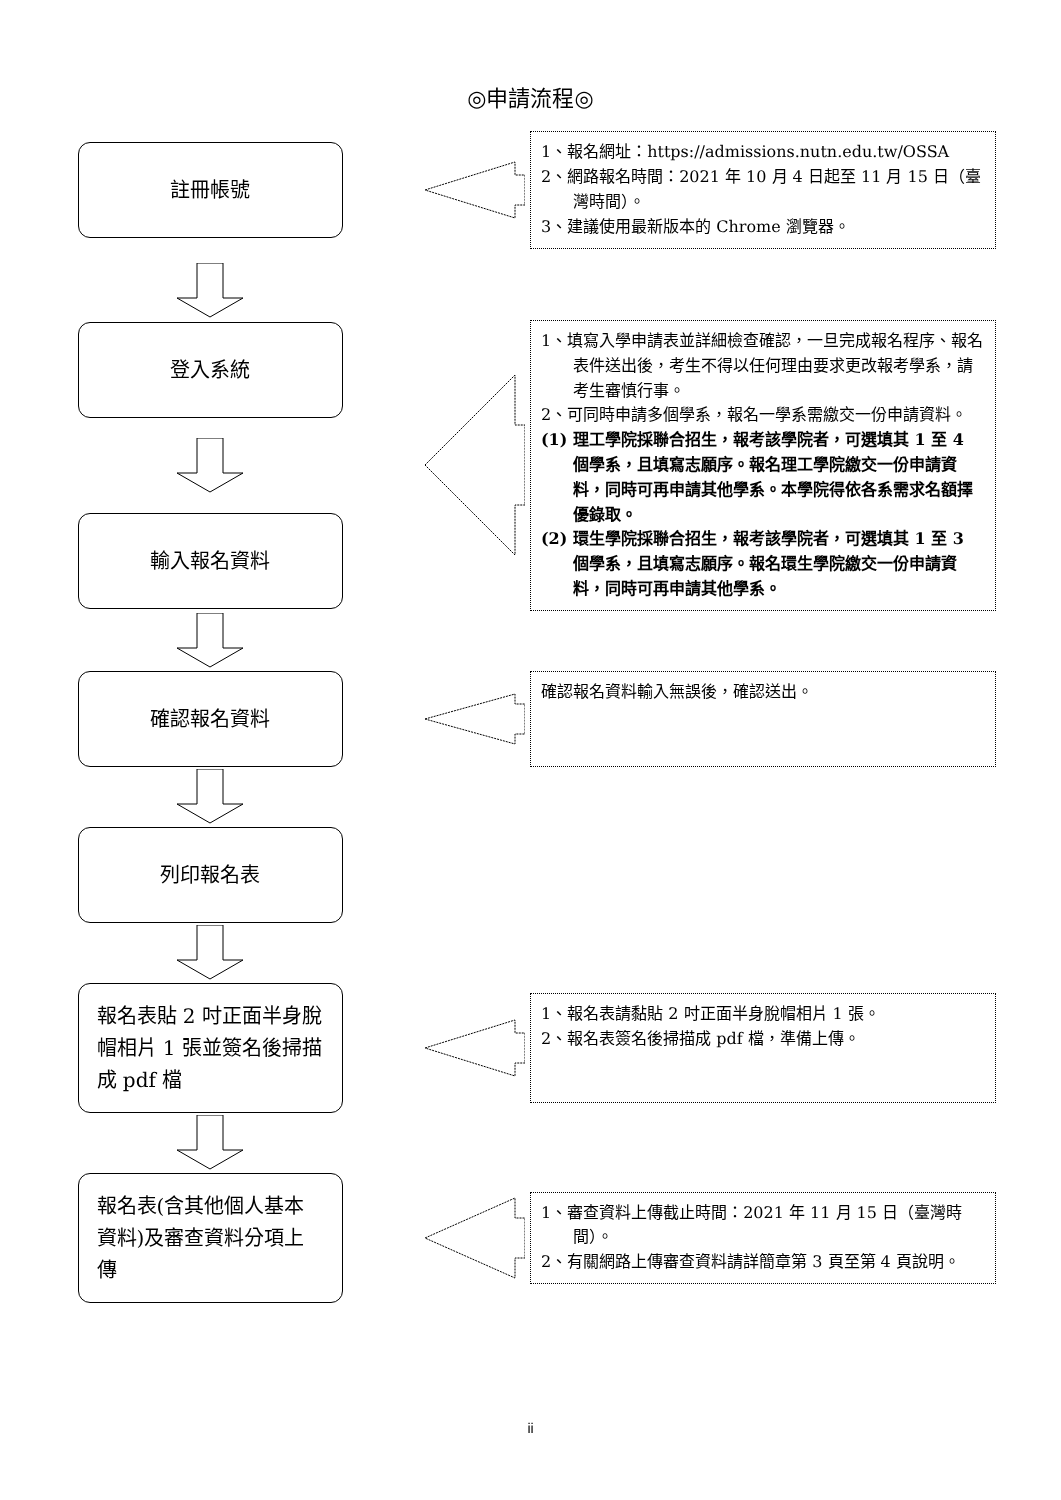◎申請流程◎
註冊帳號
1、報名網址：https://admissions.nutn.edu.tw/OSSA
2、網路報名時間：2021 年 10 月 4 日起至 11 月 15 日（臺灣時間）。
3、建議使用最新版本的 Chrome 瀏覽器。
登入系統
輸入報名資料
1、填寫入學申請表並詳細檢查確認，一旦完成報名程序、報名表件送出後，考生不得以任何理由要求更改報考學系，請考生審慎行事。
2、可同時申請多個學系，報名一學系需繳交一份申請資料。
(1) 理工學院採聯合招生，報考該學院者，可選填其 1 至 4 個學系，且填寫志願序。報名理工學院繳交一份申請資料，同時可再申請其他學系。本學院得依各系需求名額擇優錄取。
(2) 環生學院採聯合招生，報考該學院者，可選填其 1 至 3 個學系，且填寫志願序。報名環生學院繳交一份申請資料，同時可再申請其他學系。
確認報名資料
確認報名資料輸入無誤後，確認送出。
列印報名表
報名表貼 2 吋正面半身脫帽相片 1 張並簽名後掃描成 pdf 檔
1、報名表請黏貼 2 吋正面半身脫帽相片 1 張。
2、報名表簽名後掃描成 pdf 檔，準備上傳。
報名表(含其他個人基本資料)及審查資料分項上傳
1、審查資料上傳截止時間：2021 年 11 月 15 日（臺灣時間）。
2、有關網路上傳審查資料請詳簡章第 3 頁至第 4 頁說明。
ii